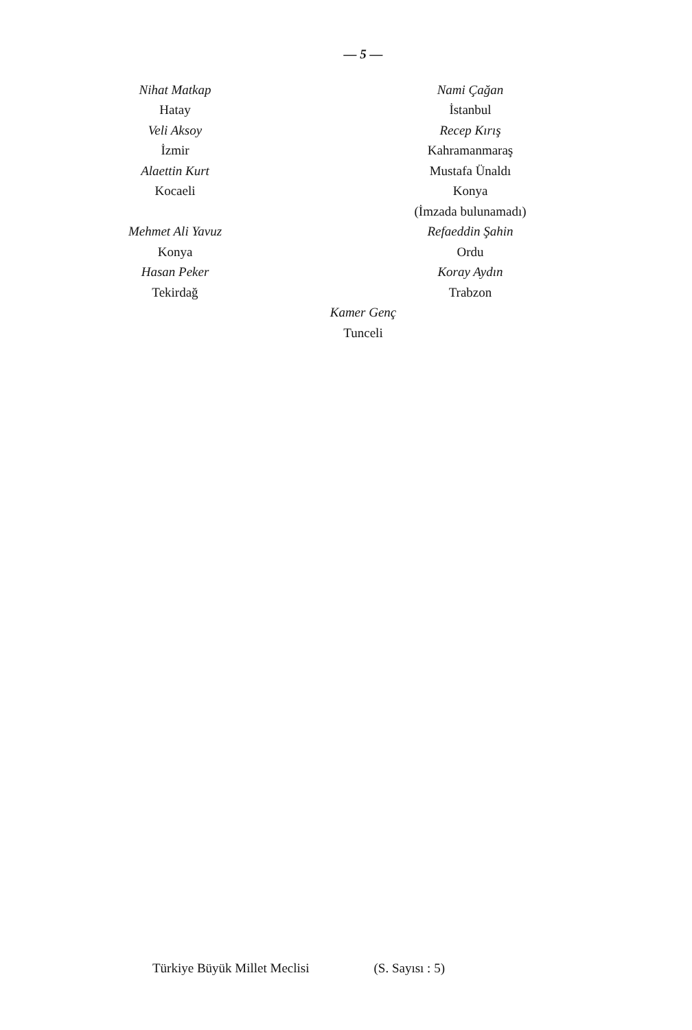— 5 —
Nihat Matkap
Hatay
Veli Aksoy
İzmir
Alaettin Kurt
Kocaeli
Mehmet Ali Yavuz
Konya
Hasan Peker
Tekirdağ
Nami Çağan
İstanbul
Recep Kırış
Kahramanmaraş
Mustafa Ünaldı
Konya
(İmzada bulunamadı)
Refaeddin Şahin
Ordu
Koray Aydın
Trabzon
Kamer Genç
Tunceli
Türkiye Büyük Millet Meclisi (S. Sayısı : 5)